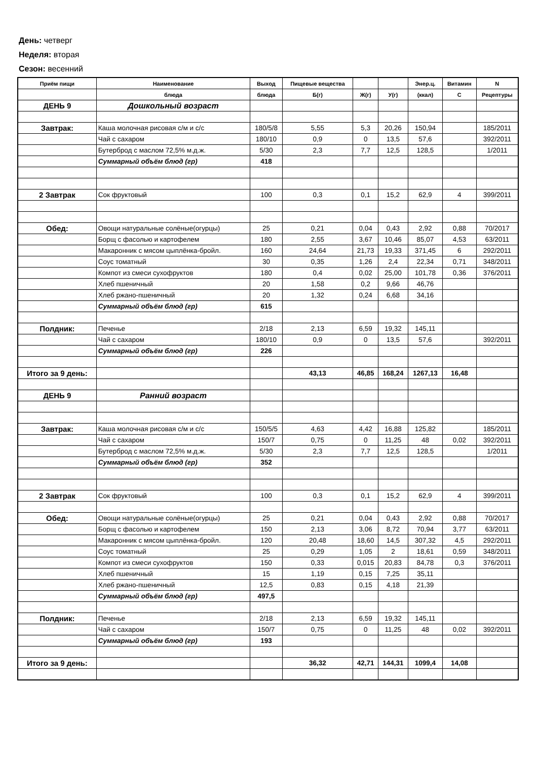День: четверг
Неделя: вторая
Сезон: весенний
| Приём пищи | Наименование | Выход | Пищевые вещества | | | Энер.ц. | Витамин | N |
| --- | --- | --- | --- | --- | --- | --- | --- | --- |
| | блюда | блюда | Б(г) | Ж(г) | У(г) | (ккал) | С | Рецептуры |
| ДЕНЬ 9 | Дошкольный возраст | | | | | | | |
| Завтрак: | Каша молочная рисовая с/м и с/с | 180/5/8 | 5,55 | 5,3 | 20,26 | 150,94 | | 185/2011 |
| | Чай с сахаром | 180/10 | 0,9 | 0 | 13,5 | 57,6 | | 392/2011 |
| | Бутерброд с маслом 72,5% м.д.ж. | 5/30 | 2,3 | 7,7 | 12,5 | 128,5 | | 1/2011 |
| | Суммарный объём блюд (гр) | 418 | | | | | | |
| 2 Завтрак | Сок фруктовый | 100 | 0,3 | 0,1 | 15,2 | 62,9 | 4 | 399/2011 |
| Обед: | Овощи натуральные солёные(огурцы) | 25 | 0,21 | 0,04 | 0,43 | 2,92 | 0,88 | 70/2017 |
| | Борщ с фасолью и картофелем | 180 | 2,55 | 3,67 | 10,46 | 85,07 | 4,53 | 63/2011 |
| | Макаронник с мясом цыплёнка-бройл. | 160 | 24,64 | 21,73 | 19,33 | 371,45 | 6 | 292/2011 |
| | Соус томатный | 30 | 0,35 | 1,26 | 2,4 | 22,34 | 0,71 | 348/2011 |
| | Компот из смеси сухофруктов | 180 | 0,4 | 0,02 | 25,00 | 101,78 | 0,36 | 376/2011 |
| | Хлеб пшеничный | 20 | 1,58 | 0,2 | 9,66 | 46,76 | | |
| | Хлеб ржано-пшеничный | 20 | 1,32 | 0,24 | 6,68 | 34,16 | | |
| | Суммарный объём блюд (гр) | 615 | | | | | | |
| Полдник: | Печенье | 2/18 | 2,13 | 6,59 | 19,32 | 145,11 | | |
| | Чай с сахаром | 180/10 | 0,9 | 0 | 13,5 | 57,6 | | 392/2011 |
| | Суммарный объём блюд (гр) | 226 | | | | | | |
| Итого за 9 день: | | | 43,13 | 46,85 | 168,24 | 1267,13 | 16,48 | |
| ДЕНЬ 9 | Ранний возраст | | | | | | | |
| Завтрак: | Каша молочная рисовая с/м и с/с | 150/5/5 | 4,63 | 4,42 | 16,88 | 125,82 | | 185/2011 |
| | Чай с сахаром | 150/7 | 0,75 | 0 | 11,25 | 48 | 0,02 | 392/2011 |
| | Бутерброд с маслом 72,5% м.д.ж. | 5/30 | 2,3 | 7,7 | 12,5 | 128,5 | | 1/2011 |
| | Суммарный объём блюд (гр) | 352 | | | | | | |
| 2 Завтрак | Сок фруктовый | 100 | 0,3 | 0,1 | 15,2 | 62,9 | 4 | 399/2011 |
| Обед: | Овощи натуральные солёные(огурцы) | 25 | 0,21 | 0,04 | 0,43 | 2,92 | 0,88 | 70/2017 |
| | Борщ с фасолью и картофелем | 150 | 2,13 | 3,06 | 8,72 | 70,94 | 3,77 | 63/2011 |
| | Макаронник с мясом цыплёнка-бройл. | 120 | 20,48 | 18,60 | 14,5 | 307,32 | 4,5 | 292/2011 |
| | Соус томатный | 25 | 0,29 | 1,05 | 2 | 18,61 | 0,59 | 348/2011 |
| | Компот из смеси сухофруктов | 150 | 0,33 | 0,015 | 20,83 | 84,78 | 0,3 | 376/2011 |
| | Хлеб пшеничный | 15 | 1,19 | 0,15 | 7,25 | 35,11 | | |
| | Хлеб ржано-пшеничный | 12,5 | 0,83 | 0,15 | 4,18 | 21,39 | | |
| | Суммарный объём блюд (гр) | 497,5 | | | | | | |
| Полдник: | Печенье | 2/18 | 2,13 | 6,59 | 19,32 | 145,11 | | |
| | Чай с сахаром | 150/7 | 0,75 | 0 | 11,25 | 48 | 0,02 | 392/2011 |
| | Суммарный объём блюд (гр) | 193 | | | | | | |
| Итого за 9 день: | | | 36,32 | 42,71 | 144,31 | 1099,4 | 14,08 | |